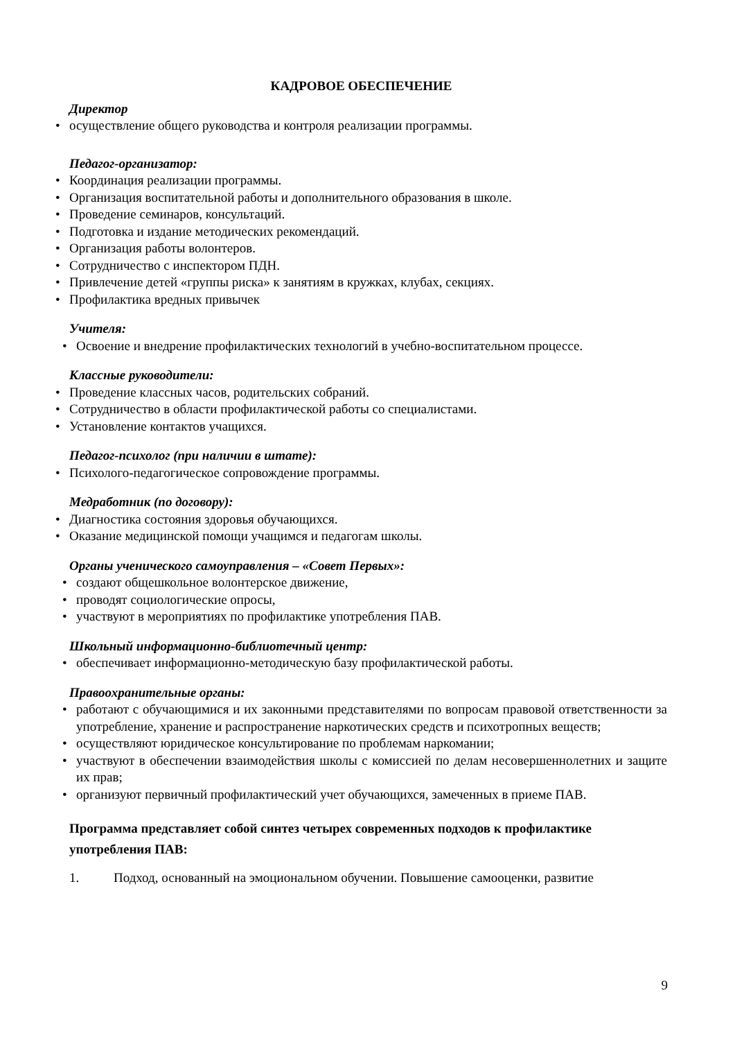КАДРОВОЕ ОБЕСПЕЧЕНИЕ
Директор
• осуществление общего руководства и контроля реализации программы.
Педагог-организатор:
• Координация реализации программы.
• Организация воспитательной работы и дополнительного образования в школе.
• Проведение семинаров, консультаций.
• Подготовка и издание методических рекомендаций.
• Организация работы волонтеров.
• Сотрудничество с инспектором ПДН.
• Привлечение детей «группы риска» к занятиям в кружках, клубах, секциях.
• Профилактика вредных привычек
Учителя:
• Освоение и внедрение профилактических технологий в учебно-воспитательном процессе.
Классные руководители:
• Проведение классных часов, родительских собраний.
• Сотрудничество в области профилактической работы со специалистами.
• Установление контактов учащихся.
Педагог-психолог (при наличии в штате):
• Психолого-педагогическое сопровождение программы.
Медработник (по договору):
• Диагностика состояния здоровья обучающихся.
• Оказание медицинской помощи учащимся и педагогам школы.
Органы ученического самоуправления – «Совет Первых»:
• создают общешкольное волонтерское движение,
• проводят социологические опросы,
• участвуют в мероприятиях по профилактике употребления ПАВ.
Школьный информационно-библиотечный центр:
• обеспечивает информационно-методическую базу профилактической работы.
Правоохранительные органы:
• работают с обучающимися и их законными представителями по вопросам правовой ответственности за употребление, хранение и распространение наркотических средств и психотропных веществ;
• осуществляют юридическое консультирование по проблемам наркомании;
• участвуют в обеспечении взаимодействия школы с комиссией по делам несовершеннолетних и защите их прав;
• организуют первичный профилактический учет обучающихся, замеченных в приеме ПАВ.
Программа представляет собой синтез четырех современных подходов к профилактике употребления ПАВ:
1. Подход, основанный на эмоциональном обучении. Повышение самооценки, развитие
9